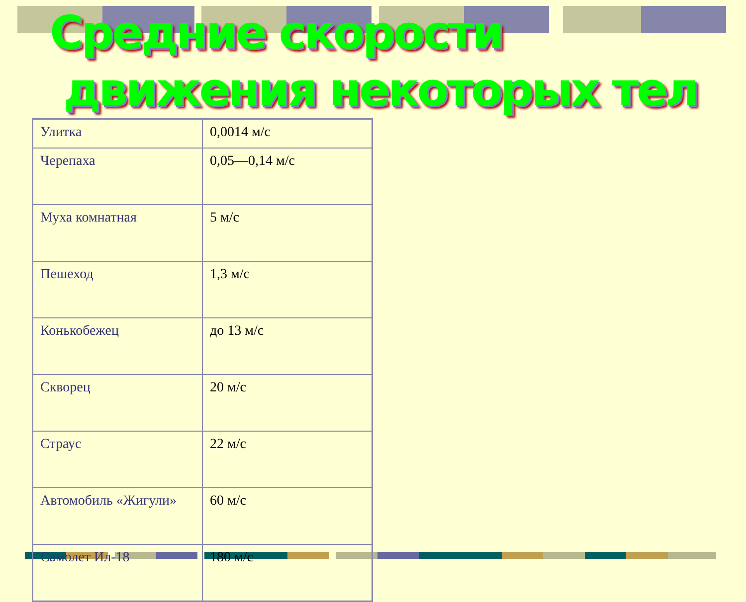Средние скорости
движения некоторых тел
| Улитка | 0,0014 м/с |
| Черепаха | 0,05—0,14 м/с |
| Муха комнатная | 5 м/с |
| Пешеход | 1,3 м/с |
| Конькобежец | до 13 м/с |
| Скворец | 20 м/с |
| Страус | 22 м/с |
| Автомобиль «Жигули» | 60 м/с |
| Самолет Ил-18 | 180 м/с |